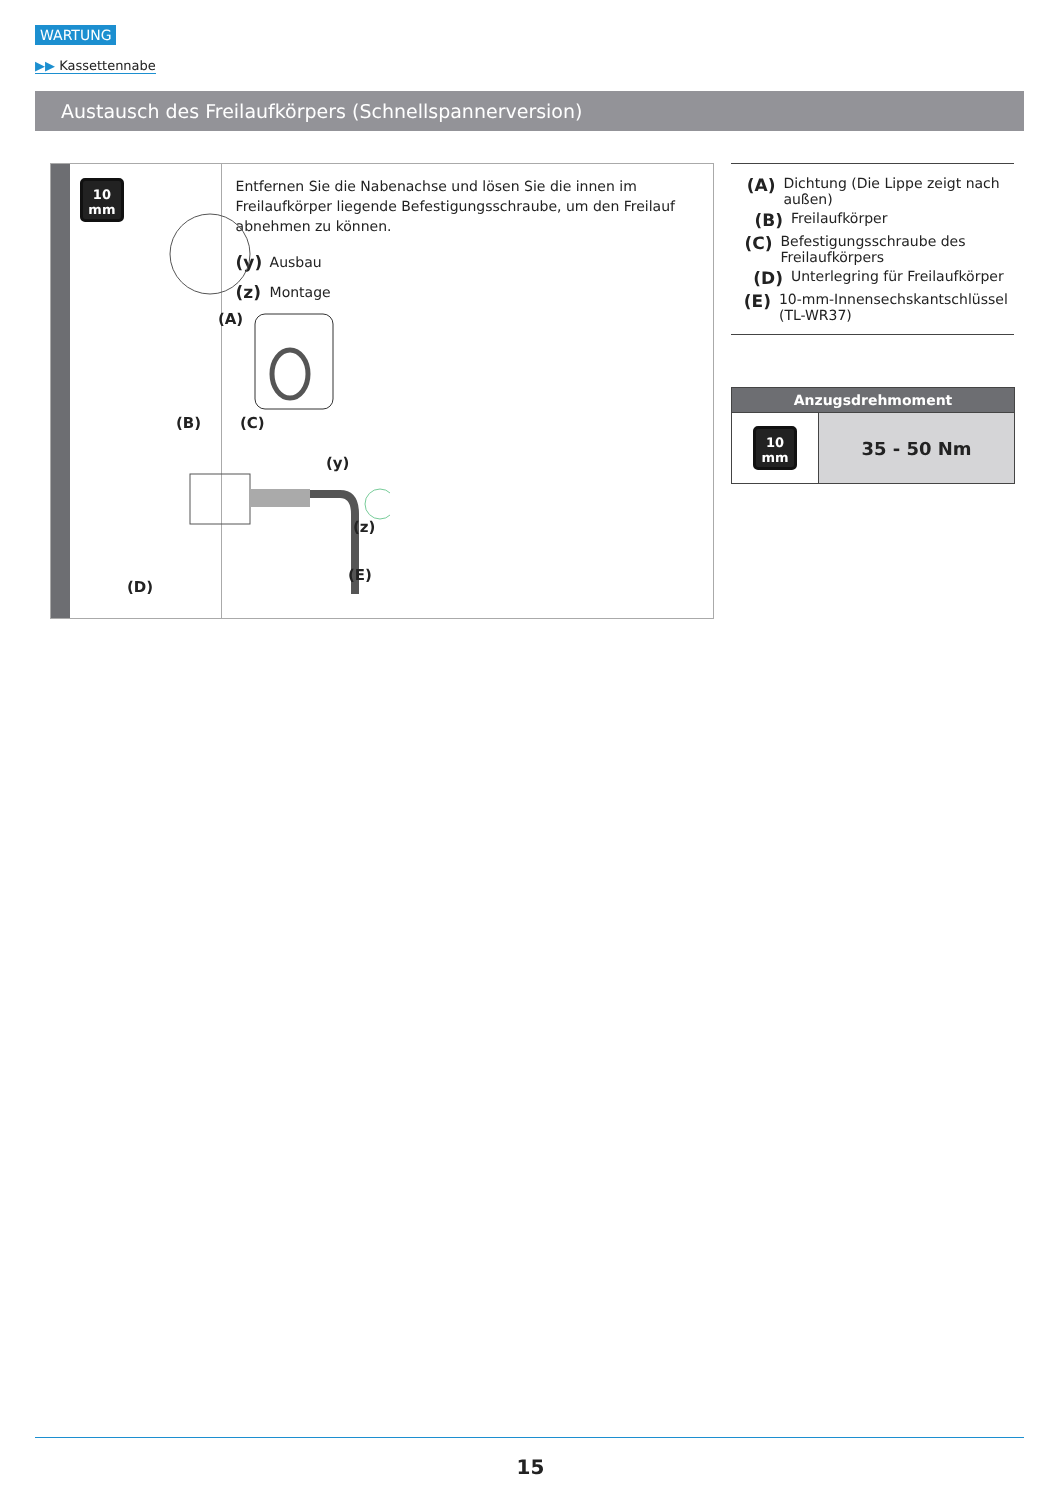WARTUNG
▶▶ Kassettennabe
Austausch des Freilaufkörpers (Schnellspannerversion)
10
mm
(A)
(B) (C)
(y)
(z)
(E)
(D)
Entfernen Sie die Nabenachse und lösen Sie die innen im Freilaufkörper liegende Befestigungsschraube, um den Freilauf abnehmen zu können.
(y) Ausbau
(z) Montage
(A) Dichtung (Die Lippe zeigt nach außen)
(B) Freilaufkörper
(C) Befestigungsschraube des Freilaufkörpers
(D) Unterlegring für Freilaufkörper
(E) 10-mm-Innensechskantschlüssel (TL-WR37)
| Anzugsdrehmoment | |
| --- | --- |
| 10 mm | 35 - 50 Nm |
15